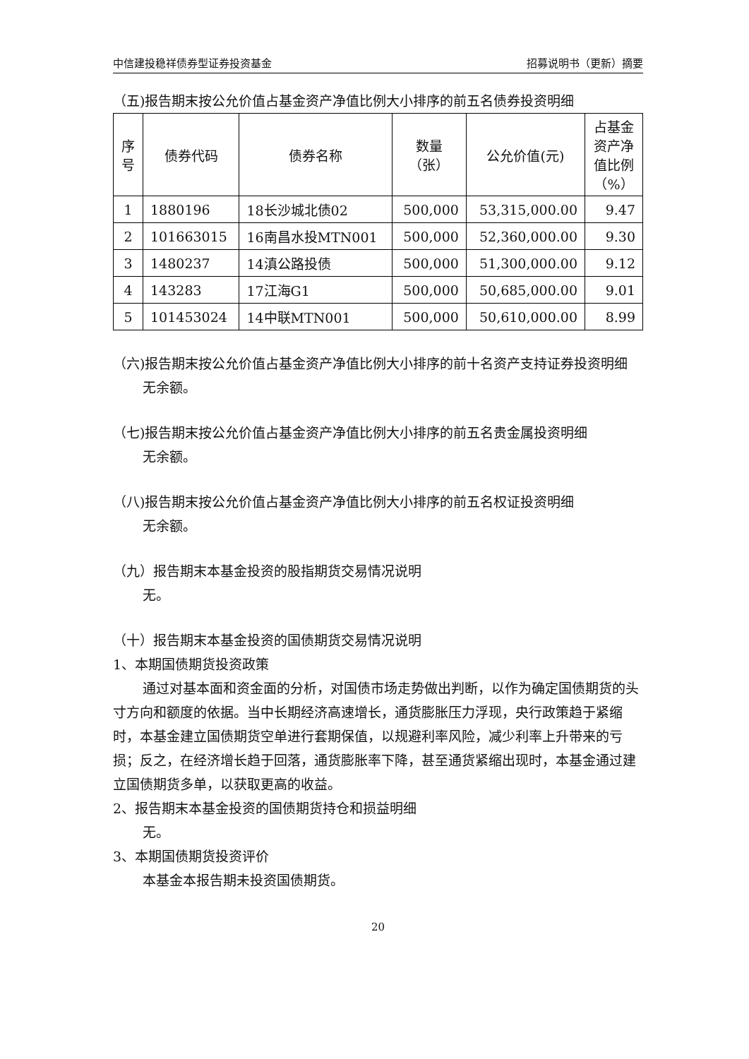中信建投稳祥债券型证券投资基金 招募说明书（更新）摘要
（五)报告期末按公允价值占基金资产净值比例大小排序的前五名债券投资明细
| 序 号 | 债券代码 | 债券名称 | 数量 （张） | 公允价值(元) | 占基金 资产净 值比例 （%） |
| --- | --- | --- | --- | --- | --- |
| 1 | 1880196 | 18长沙城北债02 | 500,000 | 53,315,000.00 | 9.47 |
| 2 | 101663015 | 16南昌水投MTN001 | 500,000 | 52,360,000.00 | 9.30 |
| 3 | 1480237 | 14滇公路投债 | 500,000 | 51,300,000.00 | 9.12 |
| 4 | 143283 | 17江海G1 | 500,000 | 50,685,000.00 | 9.01 |
| 5 | 101453024 | 14中联MTN001 | 500,000 | 50,610,000.00 | 8.99 |
（六)报告期末按公允价值占基金资产净值比例大小排序的前十名资产支持证券投资明细
无余额。
（七)报告期末按公允价值占基金资产净值比例大小排序的前五名贵金属投资明细
无余额。
（八)报告期末按公允价值占基金资产净值比例大小排序的前五名权证投资明细
无余额。
（九）报告期末本基金投资的股指期货交易情况说明
无。
（十）报告期末本基金投资的国债期货交易情况说明
1、本期国债期货投资政策
通过对基本面和资金面的分析，对国债市场走势做出判断，以作为确定国债期货的头寸方向和额度的依据。当中长期经济高速增长，通货膨胀压力浮现，央行政策趋于紧缩时，本基金建立国债期货空单进行套期保值，以规避利率风险，减少利率上升带来的亏损；反之，在经济增长趋于回落，通货膨胀率下降，甚至通货紧缩出现时，本基金通过建立国债期货多单，以获取更高的收益。
2、报告期末本基金投资的国债期货持仓和损益明细
无。
3、本期国债期货投资评价
本基金本报告期未投资国债期货。
20